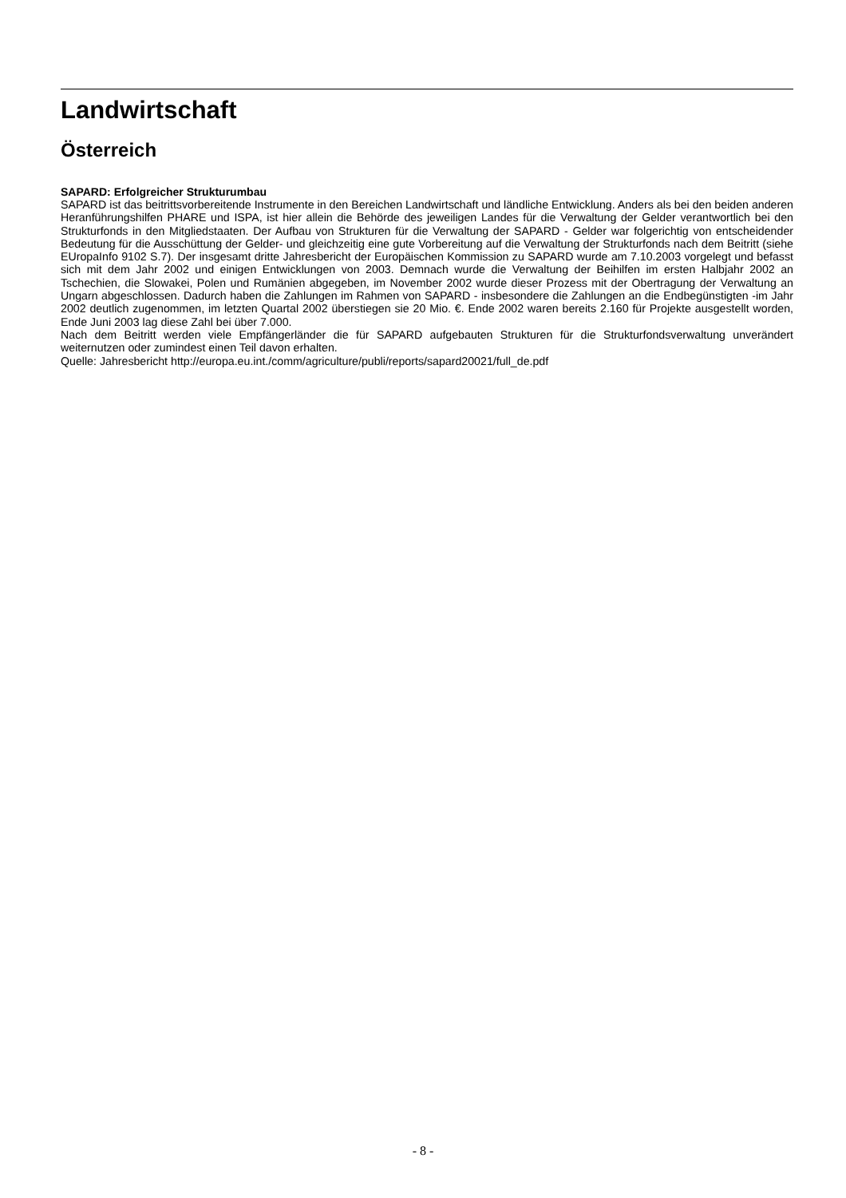Landwirtschaft
Österreich
SAPARD: Erfolgreicher Strukturumbau
SAPARD ist das beitrittsvorbereitende Instrumente in den Bereichen Landwirtschaft und ländliche Entwicklung. Anders als bei den beiden anderen Heranführungshilfen PHARE und ISPA, ist hier allein die Behörde des jeweiligen Landes für die Verwaltung der Gelder verantwortlich bei den Strukturfonds in den Mitgliedstaaten. Der Aufbau von Strukturen für die Verwaltung der SAPARD - Gelder war folgerichtig von entscheidender Bedeutung für die Ausschüttung der Gelder- und gleichzeitig eine gute Vorbereitung auf die Verwaltung der Strukturfonds nach dem Beitritt (siehe EUropaInfo 9102 S.7). Der insgesamt dritte Jahresbericht der Europäischen Kommission zu SAPARD wurde am 7.10.2003 vorgelegt und befasst sich mit dem Jahr 2002 und einigen Entwicklungen von 2003. Demnach wurde die Verwaltung der Beihilfen im ersten Halbjahr 2002 an Tschechien, die Slowakei, Polen und Rumänien abgegeben, im November 2002 wurde dieser Prozess mit der Obertragung der Verwaltung an Ungarn abgeschlossen. Dadurch haben die Zahlungen im Rahmen von SAPARD - insbesondere die Zahlungen an die Endbegünstigten -im Jahr 2002 deutlich zugenommen, im letzten Quartal 2002 überstiegen sie 20 Mio. €. Ende 2002 waren bereits 2.160 für Projekte ausgestellt worden, Ende Juni 2003 lag diese Zahl bei über 7.000.
Nach dem Beitritt werden viele Empfängerländer die für SAPARD aufgebauten Strukturen für die Strukturfondsverwaltung unverändert weiternutzen oder zumindest einen Teil davon erhalten.
Quelle: Jahresbericht http://europa.eu.int./comm/agriculture/publi/reports/sapard20021/full_de.pdf
- 8 -